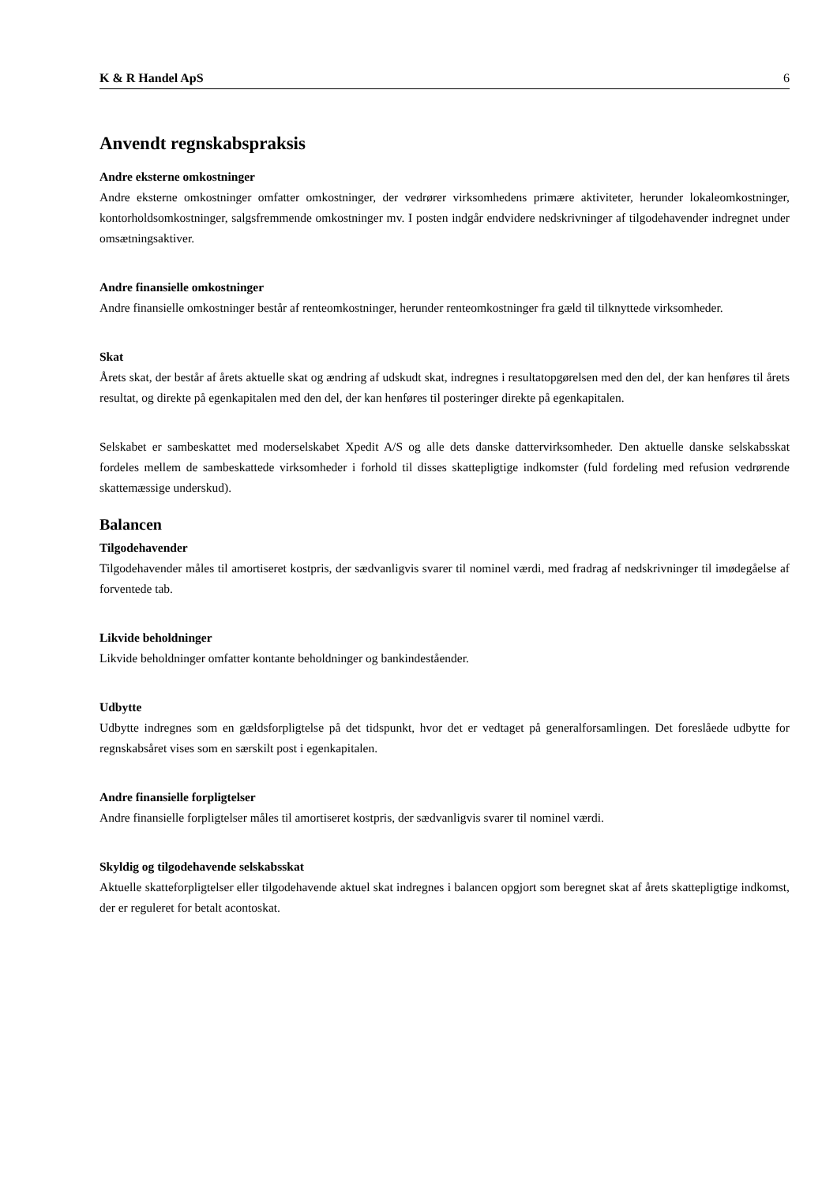K & R Handel ApS 6
Anvendt regnskabspraksis
Andre eksterne omkostninger
Andre eksterne omkostninger omfatter omkostninger, der vedrører virksomhedens primære aktiviteter, herunder lokaleomkostninger, kontorholdsomkostninger, salgsfremmende omkostninger mv. I posten indgår endvidere nedskrivninger af tilgodehavender indregnet under omsætningsaktiver.
Andre finansielle omkostninger
Andre finansielle omkostninger består af renteomkostninger, herunder renteomkostninger fra gæld til tilknyttede virksomheder.
Skat
Årets skat, der består af årets aktuelle skat og ændring af udskudt skat, indregnes i resultatopgørelsen med den del, der kan henføres til årets resultat, og direkte på egenkapitalen med den del, der kan henføres til posteringer direkte på egenkapitalen.
Selskabet er sambeskattet med moderselskabet Xpedit A/S og alle dets danske dattervirksomheder. Den aktuelle danske selskabsskat fordeles mellem de sambeskattede virksomheder i forhold til disses skattepligtige indkomster (fuld fordeling med refusion vedrørende skattemæssige underskud).
Balancen
Tilgodehavender
Tilgodehavender måles til amortiseret kostpris, der sædvanligvis svarer til nominel værdi, med fradrag af nedskrivninger til imødegåelse af forventede tab.
Likvide beholdninger
Likvide beholdninger omfatter kontante beholdninger og bankindeståender.
Udbytte
Udbytte indregnes som en gældsforpligtelse på det tidspunkt, hvor det er vedtaget på generalforsamlingen. Det foreslåede udbytte for regnskabsåret vises som en særskilt post i egenkapitalen.
Andre finansielle forpligtelser
Andre finansielle forpligtelser måles til amortiseret kostpris, der sædvanligvis svarer til nominel værdi.
Skyldig og tilgodehavende selskabsskat
Aktuelle skatteforpligtelser eller tilgodehavende aktuel skat indregnes i balancen opgjort som beregnet skat af årets skattepligtige indkomst, der er reguleret for betalt acontoskat.